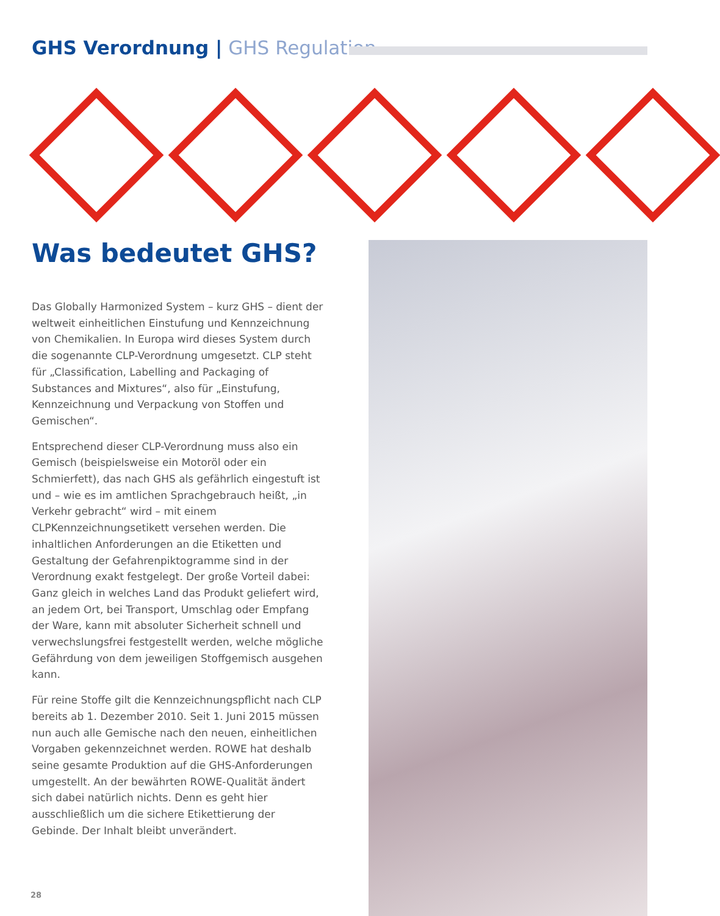GHS Verordnung | GHS Regulation
Was bedeutet GHS?
Das Globally Harmonized System – kurz GHS – dient der weltweit einheitlichen Einstufung und Kennzeichnung von Chemikalien. In Europa wird dieses System durch die sogenannte CLP-Verordnung umgesetzt. CLP steht für „Classification, Labelling and Packaging of Substances and Mixtures“, also für „Einstufung, Kennzeichnung und Verpackung von Stoffen und Gemischen“.
Entsprechend dieser CLP-Verordnung muss also ein Gemisch (beispielsweise ein Motoröl oder ein Schmierfett), das nach GHS als gefährlich eingestuft ist und – wie es im amtlichen Sprachgebrauch heißt, „in Verkehr gebracht“ wird – mit einem CLPKennzeichnungsetikett versehen werden. Die inhaltlichen Anforderungen an die Etiketten und Gestaltung der Gefahrenpiktogramme sind in der Verordnung exakt festgelegt. Der große Vorteil dabei: Ganz gleich in welches Land das Produkt geliefert wird, an jedem Ort, bei Transport, Umschlag oder Empfang der Ware, kann mit absoluter Sicherheit schnell und verwechslungsfrei festgestellt werden, welche mögliche Gefährdung von dem jeweiligen Stoffgemisch ausgehen kann.
Für reine Stoffe gilt die Kennzeichnungspflicht nach CLP bereits ab 1. Dezember 2010. Seit 1. Juni 2015 müssen nun auch alle Gemische nach den neuen, einheitlichen Vorgaben gekennzeichnet werden. ROWE hat deshalb seine gesamte Produktion auf die GHS-Anforderungen umgestellt. An der bewährten ROWE-Qualität ändert sich dabei natürlich nichts. Denn es geht hier ausschließlich um die sichere Etikettierung der Gebinde. Der Inhalt bleibt unverändert.
28